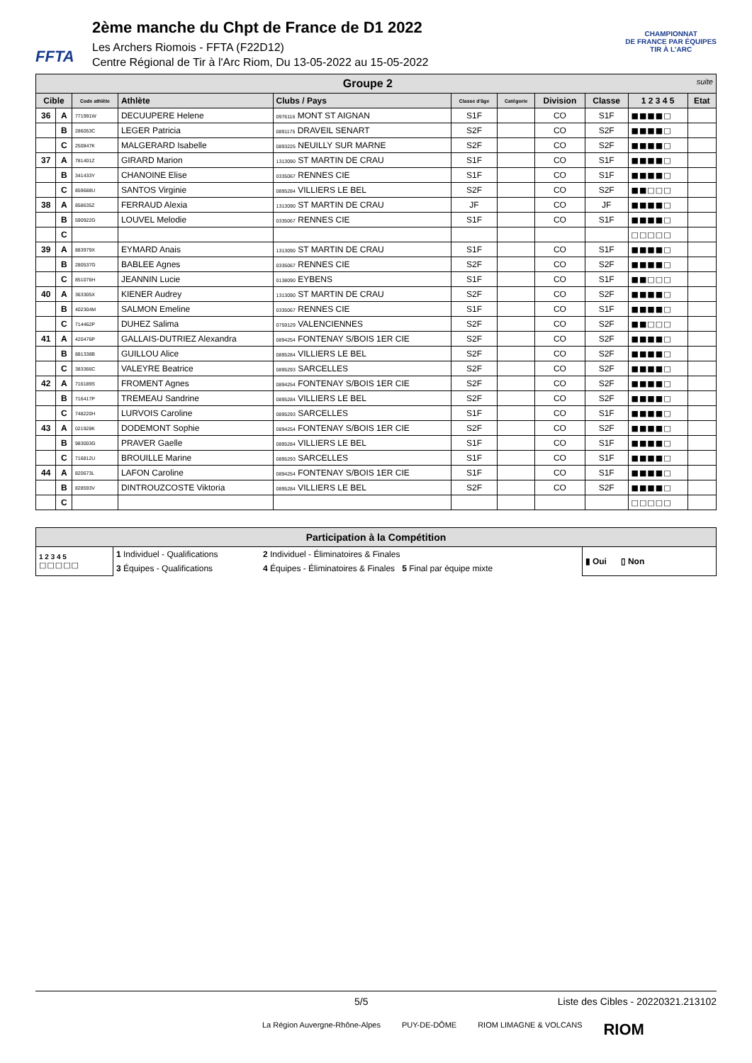FFTA
2ème manche du Chpt de France de D1 2022
Les Archers Riomois - FFTA (F22D12)
Centre Régional de Tir à l'Arc Riom, Du 13-05-2022 au 15-05-2022
CHAMPIONNAT
DE FRANCE PAR ÉQUIPES
TIR À L'ARC
| Groupe 2 suite | | | | | | | | | | |
| Cible | | Code athlète | Athlète | Clubs / Pays | Classe d'âge | Catégorie | Division | Classe | 1 2 3 4 5 | Etat |
| 36 | A | 771991W | DECUUPERE Helene | 0976116 MONT ST AIGNAN | S1F | | CO | S1F | ■■■■□ | |
| | B | 286053C | LEGER Patricia | 0891175 DRAVEIL SENART | S2F | | CO | S2F | ■■■■□ | |
| | C | 250847K | MALGERARD Isabelle | 0893225 NEUILLY SUR MARNE | S2F | | CO | S2F | ■■■■□ | |
| 37 | A | 781401Z | GIRARD Marion | 1313090 ST MARTIN DE CRAU | S1F | | CO | S1F | ■■■■□ | |
| | B | 341433Y | CHANOINE Elise | 0335067 RENNES CIE | S1F | | CO | S1F | ■■■■□ | |
| | C | 859688U | SANTOS Virginie | 0895284 VILLIERS LE BEL | S2F | | CO | S2F | ■■□□□ | |
| 38 | A | 858635Z | FERRAUD Alexia | 1313090 ST MARTIN DE CRAU | JF | | CO | JF | ■■■■□ | |
| | B | 590922G | LOUVEL Melodie | 0335067 RENNES CIE | S1F | | CO | S1F | ■■■■□ | |
| | C | | | | | | | | □□□□□ | |
| 39 | A | 883979X | EYMARD Anais | 1313090 ST MARTIN DE CRAU | S1F | | CO | S1F | ■■■■□ | |
| | B | 280537G | BABLEE Agnes | 0335067 RENNES CIE | S2F | | CO | S2F | ■■■■□ | |
| | C | 851076H | JEANNIN Lucie | 0138090 EYBENS | S1F | | CO | S1F | ■■□□□ | |
| 40 | A | 363305X | KIENER Audrey | 1313090 ST MARTIN DE CRAU | S2F | | CO | S2F | ■■■■□ | |
| | B | 402304M | SALMON Emeline | 0335067 RENNES CIE | S1F | | CO | S1F | ■■■■□ | |
| | C | 714462P | DUHEZ Salima | 0759129 VALENCIENNES | S2F | | CO | S2F | ■■□□□ | |
| 41 | A | 420476P | GALLAIS-DUTRIEZ Alexandra | 0894254 FONTENAY S/BOIS 1ER CIE | S2F | | CO | S2F | ■■■■□ | |
| | B | 881338B | GUILLOU Alice | 0895284 VILLIERS LE BEL | S2F | | CO | S2F | ■■■■□ | |
| | C | 383366C | VALEYRE Beatrice | 0895293 SARCELLES | S2F | | CO | S2F | ■■■■□ | |
| 42 | A | 716189S | FROMENT Agnes | 0894254 FONTENAY S/BOIS 1ER CIE | S2F | | CO | S2F | ■■■■□ | |
| | B | 716417P | TREMEAU Sandrine | 0895284 VILLIERS LE BEL | S2F | | CO | S2F | ■■■■□ | |
| | C | 748220H | LURVOIS Caroline | 0895293 SARCELLES | S1F | | CO | S1F | ■■■■□ | |
| 43 | A | 021928K | DODEMONT Sophie | 0894254 FONTENAY S/BOIS 1ER CIE | S2F | | CO | S2F | ■■■■□ | |
| | B | 983003G | PRAVER Gaelle | 0895284 VILLIERS LE BEL | S1F | | CO | S1F | ■■■■□ | |
| | C | 716812U | BROUILLE Marine | 0895293 SARCELLES | S1F | | CO | S1F | ■■■■□ | |
| 44 | A | 820673L | LAFON Caroline | 0894254 FONTENAY S/BOIS 1ER CIE | S1F | | CO | S1F | ■■■■□ | |
| | B | 828593V | DINTROUZCOSTE Viktoria | 0895284 VILLIERS LE BEL | S2F | | CO | S2F | ■■■■□ | |
| | C | | | | | | | | □□□□□ | |
| Participation à la Compétition | | | |
| 1 2 3 4 5 □□□□□ | 1 Individuel - Qualifications | 2 Individuel - Éliminatoires & Finales | ▮ Oui ▯ Non |
| | 3 Équipes - Qualifications | 4 Équipes - Éliminatoires & Finales 5 Final par équipe mixte | |
5/5 Liste des Cibles - 20220321.213102
La Région Auvergne-Rhône-Alpes PUY-DE-DÔME RIOM LIMAGNE & VOLCANS RIOM